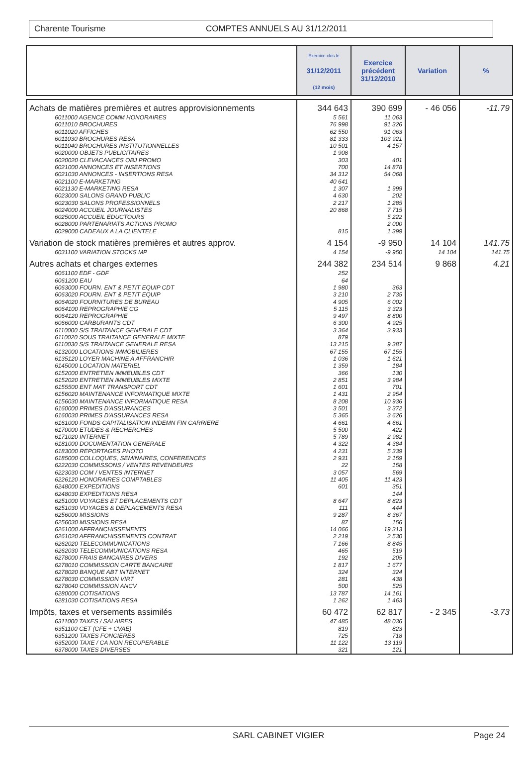Charente Tourisme COMPTES ANNUELS AU 31/12/2011
| | Exercice clos le 31/12/2011 (12 mois) | Exercice précédent 31/12/2010 | Variation | % |
| --- | --- | --- | --- | --- |
| Achats de matières premières et autres approvisionnements | 344 643 | 390 699 | - 46 056 | -11.79 |
| 6011000 AGENCE COMM HONORAIRES | 5 561 | 11 063 | | |
| 6011010 BROCHURES | 76 998 | 91 326 | | |
| 6011020 AFFICHES | 62 550 | 91 063 | | |
| 6011030 BROCHURES RESA | 81 333 | 103 921 | | |
| 6011040 BROCHURES INSTITUTIONNELLES | 10 501 | 4 157 | | |
| 6020000 OBJETS PUBLICITAIRES | 1 908 | | | |
| 6020020 CLEVACANCES OBJ PROMO | 303 | 401 | | |
| 6021000 ANNONCES ET INSERTIONS | 700 | 14 878 | | |
| 6021030 ANNONCES - INSERTIONS RESA | 34 312 | 54 068 | | |
| 6021100 E-MARKETING | 40 641 | | | |
| 6021130 E-MARKETING RESA | 1 307 | 1 999 | | |
| 6023000 SALONS GRAND PUBLIC | 4 630 | 202 | | |
| 6023030 SALONS PROFESSIONNELS | 2 217 | 1 285 | | |
| 6024000 ACCUEIL JOURNALISTES | 20 868 | 7 715 | | |
| 6025000 ACCUEIL EDUCTOURS | | 5 222 | | |
| 6028000 PARTENARIATS ACTIONS PROMO | | 2 000 | | |
| 6029000 CADEAUX A LA CLIENTELE | 815 | 1 399 | | |
| Variation de stock matières premières et autres approv. | 4 154 | -9 950 | 14 104 | 141.75 |
| 6031100 VARIATION STOCKS MP | 4 154 | -9 950 | 14 104 | 141.75 |
| Autres achats et charges externes | 244 382 | 234 514 | 9 868 | 4.21 |
| 6061100 EDF - GDF | 252 | | | |
| 6061200 EAU | 64 | | | |
| 6063000 FOURN. ENT & PETIT EQUIP CDT | 1 980 | 363 | | |
| 6063020 FOURN. ENT & PETIT EQUIP | 3 210 | 2 735 | | |
| 6064020 FOURNITURES DE BUREAU | 4 905 | 6 002 | | |
| 6064100 REPROGRAPHIE CG | 5 115 | 3 323 | | |
| 6064120 REPROGRAPHIE | 9 497 | 8 800 | | |
| 6066000 CARBURANTS CDT | 6 300 | 4 925 | | |
| 6110000 S/S TRAITANCE GENERALE CDT | 3 364 | 3 933 | | |
| 6110020 SOUS TRAITANCE GENERALE MIXTE | 879 | | | |
| 6110030 S/S TRAITANCE GENERALE RESA | 13 215 | 9 387 | | |
| 6132000 LOCATIONS IMMOBILIERES | 67 155 | 67 155 | | |
| 6135120 LOYER MACHINE A AFFRANCHIR | 1 036 | 1 621 | | |
| 6145000 LOCATION MATERIEL | 1 359 | 184 | | |
| 6152000 ENTRETIEN IMMEUBLES CDT | 366 | 130 | | |
| 6152020 ENTRETIEN IMMEUBLES MIXTE | 2 851 | 3 984 | | |
| 6155500 ENT MAT TRANSPORT CDT | 1 601 | 701 | | |
| 6156020 MAINTENANCE INFORMATIQUE MIXTE | 1 431 | 2 954 | | |
| 6156030 MAINTENANCE INFORMATIQUE RESA | 8 208 | 10 936 | | |
| 6160000 PRIMES D'ASSURANCES | 3 501 | 3 372 | | |
| 6160030 PRIMES D'ASSURANCES RESA | 5 365 | 3 626 | | |
| 6161000 FONDS CAPITALISATION INDEMN FIN CARRIERE | 4 661 | 4 661 | | |
| 6170000 ETUDES & RECHERCHES | 5 500 | 422 | | |
| 6171020 INTERNET | 5 789 | 2 982 | | |
| 6181000 DOCUMENTATION GENERALE | 4 322 | 4 384 | | |
| 6183000 REPORTAGES PHOTO | 4 231 | 5 339 | | |
| 6185000 COLLOQUES, SEMINAIRES, CONFERENCES | 2 931 | 2 159 | | |
| 6222030 COMMISSONS / VENTES REVENDEURS | 22 | 158 | | |
| 6223030 COM / VENTES INTERNET | 3 057 | 569 | | |
| 6226120 HONORAIRES COMPTABLES | 11 405 | 11 423 | | |
| 6248000 EXPEDITIONS | 601 | 351 | | |
| 6248030 EXPEDITIONS RESA | | 144 | | |
| 6251000 VOYAGES ET DEPLACEMENTS CDT | 8 647 | 8 823 | | |
| 6251030 VOYAGES & DEPLACEMENTS RESA | 111 | 444 | | |
| 6256000 MISSIONS | 9 287 | 8 367 | | |
| 6256030 MISSIONS RESA | 87 | 156 | | |
| 6261000 AFFRANCHISSEMENTS | 14 066 | 19 313 | | |
| 6261020 AFFRANCHISSEMENTS CONTRAT | 2 219 | 2 530 | | |
| 6262020 TELECOMMUNICATIONS | 7 166 | 8 845 | | |
| 6262030 TELECOMMUNICATIONS RESA | 465 | 519 | | |
| 6278000 FRAIS BANCAIRES DIVERS | 192 | 205 | | |
| 6278010 COMMISSION CARTE BANCAIRE | 1 817 | 1 677 | | |
| 6278020 BANQUE ABT INTERNET | 324 | 324 | | |
| 6278030 COMMISSION VIRT | 281 | 438 | | |
| 6278040 COMMISSION ANCV | 500 | 525 | | |
| 6280000 COTISATIONS | 13 787 | 14 161 | | |
| 6281030 COTISATIONS RESA | 1 262 | 1 463 | | |
| Impôts, taxes et versements assimilés | 60 472 | 62 817 | - 2 345 | -3.73 |
| 6311000 TAXES / SALAIRES | 47 485 | 48 036 | | |
| 6351100 CET (CFE + CVAE) | 819 | 823 | | |
| 6351200 TAXES FONCIERES | 725 | 718 | | |
| 6352000 TAXE / CA NON RECUPERABLE | 11 122 | 13 119 | | |
| 6378000 TAXES DIVERSES | 321 | 121 | | |
SARL CABINET VIGIER Page 24